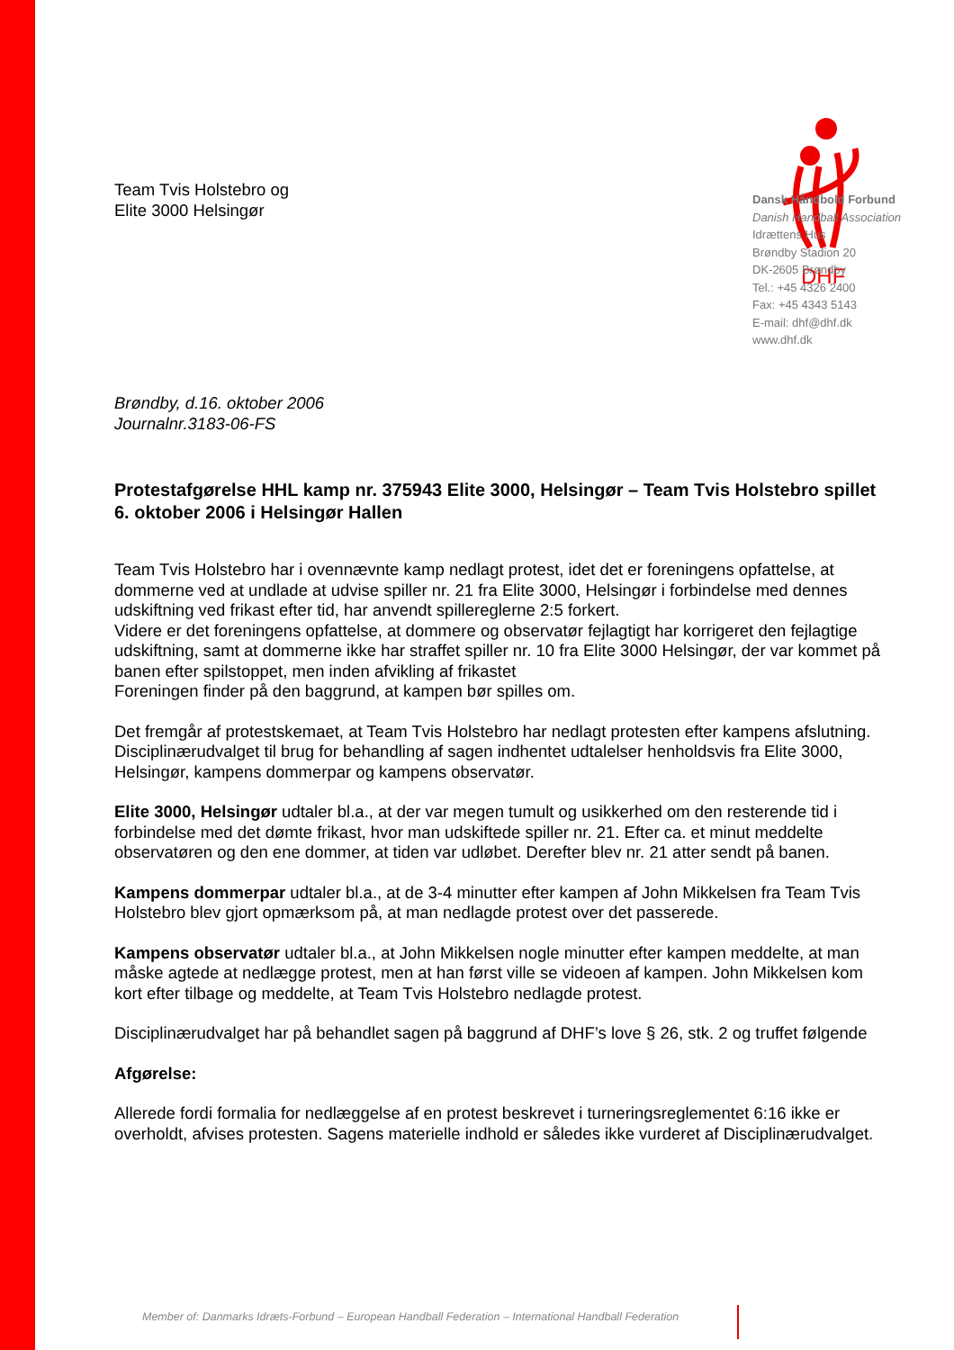DHF
Dansk Håndbold Forbund
Danish Handball Association
Idrættens Hus
Brøndby Stadion 20
DK-2605 Brøndby
Tel.: +45 4326 2400
Fax: +45 4343 5143
E-mail: dhf@dhf.dk
www.dhf.dk
Team Tvis Holstebro og
Elite 3000 Helsingør
Brøndby, d.16. oktober 2006
Journalnr.3183-06-FS
Protestafgørelse HHL kamp nr. 375943 Elite 3000, Helsingør – Team Tvis Holstebro spillet 6. oktober 2006 i Helsingør Hallen
Team Tvis Holstebro har i ovennævnte kamp nedlagt protest, idet det er foreningens opfattelse, at dommerne ved at undlade at udvise spiller nr. 21 fra Elite 3000, Helsingør i forbindelse med dennes udskiftning ved frikast efter tid, har anvendt spillereglerne 2:5 forkert.
Videre er det foreningens opfattelse, at dommere og observatør fejlagtigt har korrigeret den fejlagtige udskiftning, samt at dommerne ikke har straffet spiller nr. 10 fra Elite 3000 Helsingør, der var kommet på banen efter spilstoppet, men inden afvikling af frikastet
Foreningen finder på den baggrund, at kampen bør spilles om.
Det fremgår af protestskemaet, at Team Tvis Holstebro har nedlagt protesten efter kampens afslutning.
Disciplinærudvalget til brug for behandling af sagen indhentet udtalelser henholdsvis fra Elite 3000, Helsingør, kampens dommerpar og kampens observatør.
Elite 3000, Helsingør udtaler bl.a., at der var megen tumult og usikkerhed om den resterende tid i forbindelse med det dømte frikast, hvor man udskiftede spiller nr. 21. Efter ca. et minut meddelte observatøren og den ene dommer, at tiden var udløbet. Derefter blev nr. 21 atter sendt på banen.
Kampens dommerpar udtaler bl.a., at de 3-4 minutter efter kampen af John Mikkelsen fra Team Tvis Holstebro blev gjort opmærksom på, at man nedlagde protest over det passerede.
Kampens observatør udtaler bl.a., at John Mikkelsen nogle minutter efter kampen meddelte, at man måske agtede at nedlægge protest, men at han først ville se videoen af kampen. John Mikkelsen kom kort efter tilbage og meddelte, at Team Tvis Holstebro nedlagde protest.
Disciplinærudvalget har på behandlet sagen på baggrund af DHF’s love § 26, stk. 2 og truffet følgende
Afgørelse:
Allerede fordi formalia for nedlæggelse af en protest beskrevet i turneringsreglementet 6:16 ikke er overholdt, afvises protesten. Sagens materielle indhold er således ikke vurderet af Disciplinærudvalget.
Member of: Danmarks Idræts-Forbund – European Handball Federation – International Handball Federation